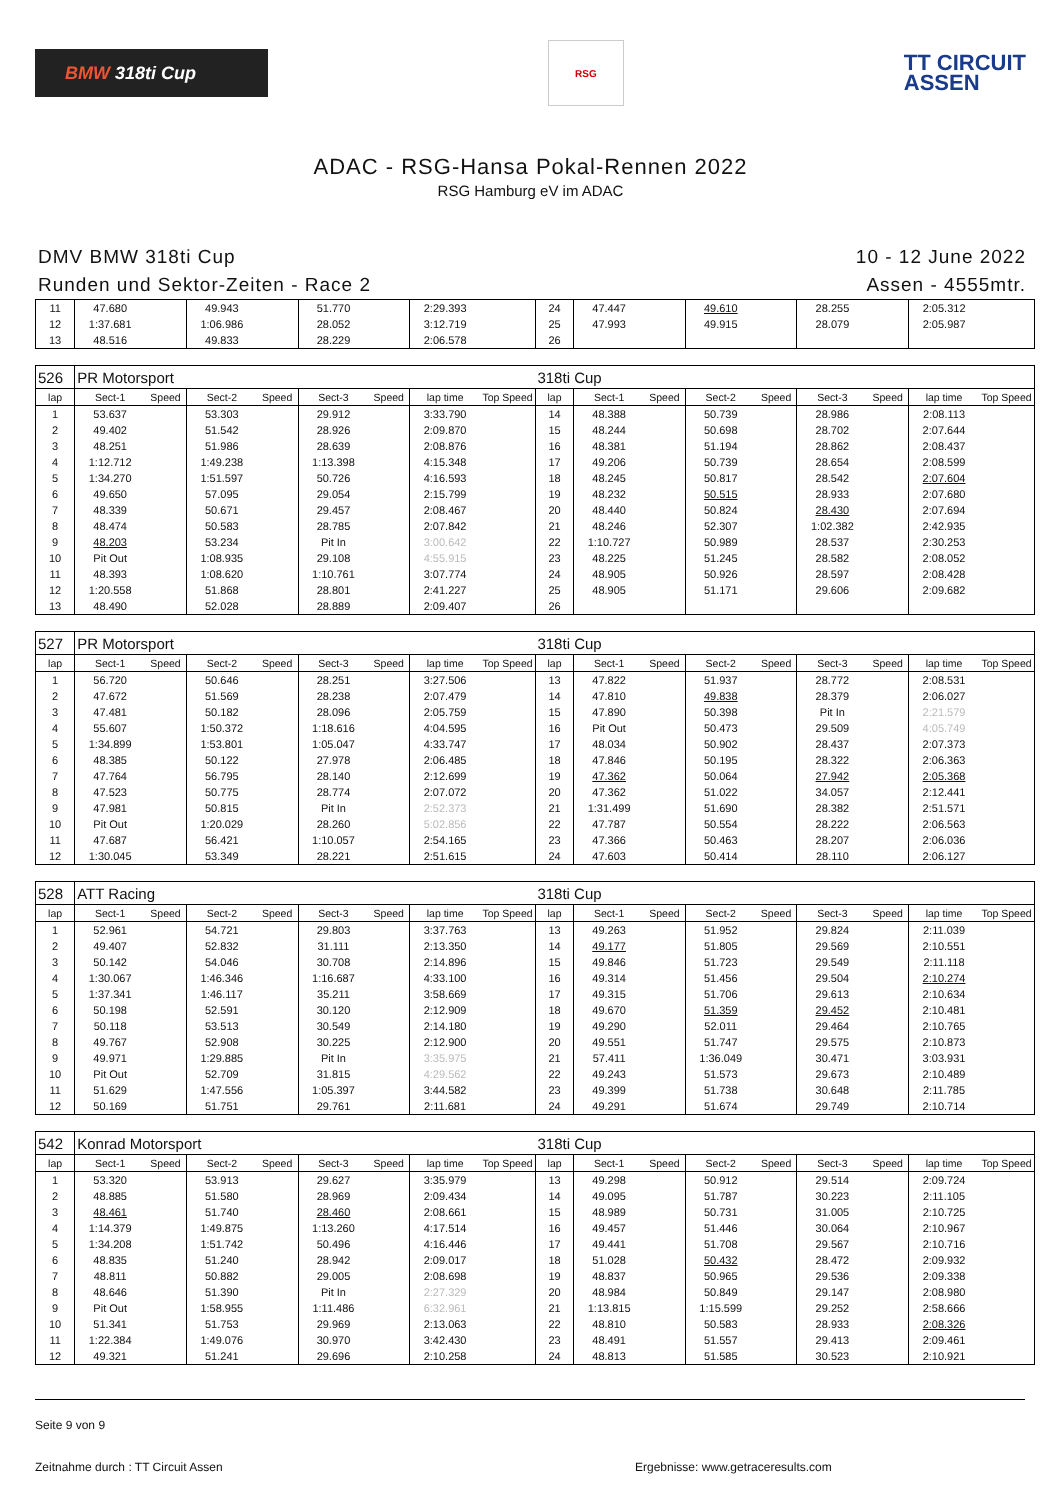BMW 318ti Cup
RSG
TT CIRCUIT
ASSEN
ADAC - RSG-Hansa Pokal-Rennen 2022
RSG Hamburg eV im ADAC
DMV BMW 318ti Cup
Runden und Sektor-Zeiten - Race 2
10 - 12 June 2022
Assen - 4555mtr.
| 11 | 47.680 | | 49.943 | | 51.770 | | 2:29.393 | | 24 | 47.447 | | 49.610 | | 28.255 | | 2:05.312 | |
| 12 | 1:37.681 | | 1:06.986 | | 28.052 | | 3:12.719 | | 25 | 47.993 | | 49.915 | | 28.079 | | 2:05.987 | |
| 13 | 48.516 | | 49.833 | | 28.229 | | 2:06.578 | | 26 | | | | | | | | |
| 526 | PR Motorsport | | | | | | | | 318ti Cup | | | | | | | | |
| lap | Sect-1 | Speed | Sect-2 | Speed | Sect-3 | Speed | lap time | Top Speed | lap | Sect-1 | Speed | Sect-2 | Speed | Sect-3 | Speed | lap time | Top Speed |
| 1 | 53.637 | | 53.303 | | 29.912 | | 3:33.790 | | 14 | 48.388 | | 50.739 | | 28.986 | | 2:08.113 | |
| 2 | 49.402 | | 51.542 | | 28.926 | | 2:09.870 | | 15 | 48.244 | | 50.698 | | 28.702 | | 2:07.644 | |
| 3 | 48.251 | | 51.986 | | 28.639 | | 2:08.876 | | 16 | 48.381 | | 51.194 | | 28.862 | | 2:08.437 | |
| 4 | 1:12.712 | | 1:49.238 | | 1:13.398 | | 4:15.348 | | 17 | 49.206 | | 50.739 | | 28.654 | | 2:08.599 | |
| 5 | 1:34.270 | | 1:51.597 | | 50.726 | | 4:16.593 | | 18 | 48.245 | | 50.817 | | 28.542 | | 2:07.604 | |
| 6 | 49.650 | | 57.095 | | 29.054 | | 2:15.799 | | 19 | 48.232 | | 50.515 | | 28.933 | | 2:07.680 | |
| 7 | 48.339 | | 50.671 | | 29.457 | | 2:08.467 | | 20 | 48.440 | | 50.824 | | 28.430 | | 2:07.694 | |
| 8 | 48.474 | | 50.583 | | 28.785 | | 2:07.842 | | 21 | 48.246 | | 52.307 | | 1:02.382 | | 2:42.935 | |
| 9 | 48.203 | | 53.234 | | Pit In | | 3:00.642 | | 22 | 1:10.727 | | 50.989 | | 28.537 | | 2:30.253 | |
| 10 | Pit Out | | 1:08.935 | | 29.108 | | 4:55.915 | | 23 | 48.225 | | 51.245 | | 28.582 | | 2:08.052 | |
| 11 | 48.393 | | 1:08.620 | | 1:10.761 | | 3:07.774 | | 24 | 48.905 | | 50.926 | | 28.597 | | 2:08.428 | |
| 12 | 1:20.558 | | 51.868 | | 28.801 | | 2:41.227 | | 25 | 48.905 | | 51.171 | | 29.606 | | 2:09.682 | |
| 13 | 48.490 | | 52.028 | | 28.889 | | 2:09.407 | | 26 | | | | | | | | |
| 527 | PR Motorsport | | | | | | | | 318ti Cup | | | | | | | | |
| lap | Sect-1 | Speed | Sect-2 | Speed | Sect-3 | Speed | lap time | Top Speed | lap | Sect-1 | Speed | Sect-2 | Speed | Sect-3 | Speed | lap time | Top Speed |
| 1 | 56.720 | | 50.646 | | 28.251 | | 3:27.506 | | 13 | 47.822 | | 51.937 | | 28.772 | | 2:08.531 | |
| 2 | 47.672 | | 51.569 | | 28.238 | | 2:07.479 | | 14 | 47.810 | | 49.838 | | 28.379 | | 2:06.027 | |
| 3 | 47.481 | | 50.182 | | 28.096 | | 2:05.759 | | 15 | 47.890 | | 50.398 | | Pit In | | 2:21.579 | |
| 4 | 55.607 | | 1:50.372 | | 1:18.616 | | 4:04.595 | | 16 | Pit Out | | 50.473 | | 29.509 | | 4:05.749 | |
| 5 | 1:34.899 | | 1:53.801 | | 1:05.047 | | 4:33.747 | | 17 | 48.034 | | 50.902 | | 28.437 | | 2:07.373 | |
| 6 | 48.385 | | 50.122 | | 27.978 | | 2:06.485 | | 18 | 47.846 | | 50.195 | | 28.322 | | 2:06.363 | |
| 7 | 47.764 | | 56.795 | | 28.140 | | 2:12.699 | | 19 | 47.362 | | 50.064 | | 27.942 | | 2:05.368 | |
| 8 | 47.523 | | 50.775 | | 28.774 | | 2:07.072 | | 20 | 47.362 | | 51.022 | | 34.057 | | 2:12.441 | |
| 9 | 47.981 | | 50.815 | | Pit In | | 2:52.373 | | 21 | 1:31.499 | | 51.690 | | 28.382 | | 2:51.571 | |
| 10 | Pit Out | | 1:20.029 | | 28.260 | | 5:02.856 | | 22 | 47.787 | | 50.554 | | 28.222 | | 2:06.563 | |
| 11 | 47.687 | | 56.421 | | 1:10.057 | | 2:54.165 | | 23 | 47.366 | | 50.463 | | 28.207 | | 2:06.036 | |
| 12 | 1:30.045 | | 53.349 | | 28.221 | | 2:51.615 | | 24 | 47.603 | | 50.414 | | 28.110 | | 2:06.127 | |
| 528 | ATT Racing | | | | | | | | 318ti Cup | | | | | | | | |
| lap | Sect-1 | Speed | Sect-2 | Speed | Sect-3 | Speed | lap time | Top Speed | lap | Sect-1 | Speed | Sect-2 | Speed | Sect-3 | Speed | lap time | Top Speed |
| 1 | 52.961 | | 54.721 | | 29.803 | | 3:37.763 | | 13 | 49.263 | | 51.952 | | 29.824 | | 2:11.039 | |
| 2 | 49.407 | | 52.832 | | 31.111 | | 2:13.350 | | 14 | 49.177 | | 51.805 | | 29.569 | | 2:10.551 | |
| 3 | 50.142 | | 54.046 | | 30.708 | | 2:14.896 | | 15 | 49.846 | | 51.723 | | 29.549 | | 2:11.118 | |
| 4 | 1:30.067 | | 1:46.346 | | 1:16.687 | | 4:33.100 | | 16 | 49.314 | | 51.456 | | 29.504 | | 2:10.274 | |
| 5 | 1:37.341 | | 1:46.117 | | 35.211 | | 3:58.669 | | 17 | 49.315 | | 51.706 | | 29.613 | | 2:10.634 | |
| 6 | 50.198 | | 52.591 | | 30.120 | | 2:12.909 | | 18 | 49.670 | | 51.359 | | 29.452 | | 2:10.481 | |
| 7 | 50.118 | | 53.513 | | 30.549 | | 2:14.180 | | 19 | 49.290 | | 52.011 | | 29.464 | | 2:10.765 | |
| 8 | 49.767 | | 52.908 | | 30.225 | | 2:12.900 | | 20 | 49.551 | | 51.747 | | 29.575 | | 2:10.873 | |
| 9 | 49.971 | | 1:29.885 | | Pit In | | 3:35.975 | | 21 | 57.411 | | 1:36.049 | | 30.471 | | 3:03.931 | |
| 10 | Pit Out | | 52.709 | | 31.815 | | 4:29.562 | | 22 | 49.243 | | 51.573 | | 29.673 | | 2:10.489 | |
| 11 | 51.629 | | 1:47.556 | | 1:05.397 | | 3:44.582 | | 23 | 49.399 | | 51.738 | | 30.648 | | 2:11.785 | |
| 12 | 50.169 | | 51.751 | | 29.761 | | 2:11.681 | | 24 | 49.291 | | 51.674 | | 29.749 | | 2:10.714 | |
| 542 | Konrad Motorsport | | | | | | | | 318ti Cup | | | | | | | | |
| lap | Sect-1 | Speed | Sect-2 | Speed | Sect-3 | Speed | lap time | Top Speed | lap | Sect-1 | Speed | Sect-2 | Speed | Sect-3 | Speed | lap time | Top Speed |
| 1 | 53.320 | | 53.913 | | 29.627 | | 3:35.979 | | 13 | 49.298 | | 50.912 | | 29.514 | | 2:09.724 | |
| 2 | 48.885 | | 51.580 | | 28.969 | | 2:09.434 | | 14 | 49.095 | | 51.787 | | 30.223 | | 2:11.105 | |
| 3 | 48.461 | | 51.740 | | 28.460 | | 2:08.661 | | 15 | 48.989 | | 50.731 | | 31.005 | | 2:10.725 | |
| 4 | 1:14.379 | | 1:49.875 | | 1:13.260 | | 4:17.514 | | 16 | 49.457 | | 51.446 | | 30.064 | | 2:10.967 | |
| 5 | 1:34.208 | | 1:51.742 | | 50.496 | | 4:16.446 | | 17 | 49.441 | | 51.708 | | 29.567 | | 2:10.716 | |
| 6 | 48.835 | | 51.240 | | 28.942 | | 2:09.017 | | 18 | 51.028 | | 50.432 | | 28.472 | | 2:09.932 | |
| 7 | 48.811 | | 50.882 | | 29.005 | | 2:08.698 | | 19 | 48.837 | | 50.965 | | 29.536 | | 2:09.338 | |
| 8 | 48.646 | | 51.390 | | Pit In | | 2:27.329 | | 20 | 48.984 | | 50.849 | | 29.147 | | 2:08.980 | |
| 9 | Pit Out | | 1:58.955 | | 1:11.486 | | 6:32.961 | | 21 | 1:13.815 | | 1:15.599 | | 29.252 | | 2:58.666 | |
| 10 | 51.341 | | 51.753 | | 29.969 | | 2:13.063 | | 22 | 48.810 | | 50.583 | | 28.933 | | 2:08.326 | |
| 11 | 1:22.384 | | 1:49.076 | | 30.970 | | 3:42.430 | | 23 | 48.491 | | 51.557 | | 29.413 | | 2:09.461 | |
| 12 | 49.321 | | 51.241 | | 29.696 | | 2:10.258 | | 24 | 48.813 | | 51.585 | | 30.523 | | 2:10.921 | |
Seite 9 von 9
Zeitnahme durch : TT Circuit Assen Ergebnisse: www.getraceresults.com